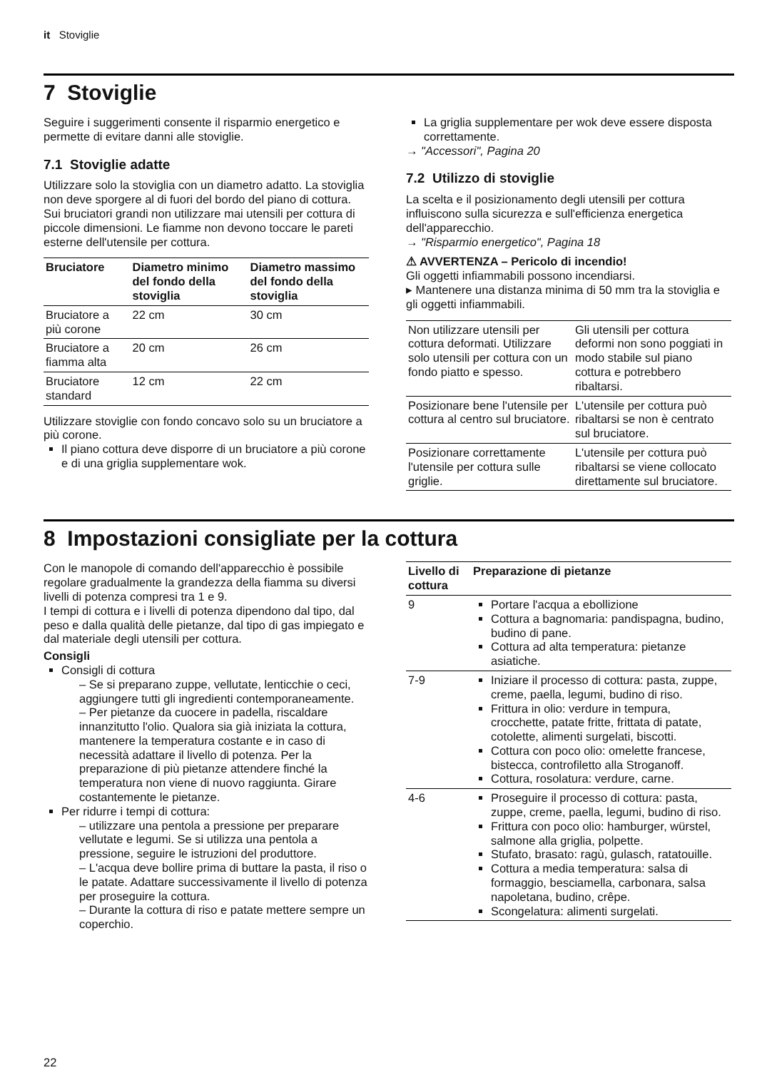it Stoviglie
7 Stoviglie
Seguire i suggerimenti consente il risparmio energetico e permette di evitare danni alle stoviglie.
7.1 Stoviglie adatte
Utilizzare solo la stoviglia con un diametro adatto. La stoviglia non deve sporgere al di fuori del bordo del piano di cottura.
Sui bruciatori grandi non utilizzare mai utensili per cottura di piccole dimensioni. Le fiamme non devono toccare le pareti esterne dell'utensile per cottura.
| Bruciatore | Diametro minimo del fondo della stoviglia | Diametro massimo del fondo della stoviglia |
| --- | --- | --- |
| Bruciatore a più corone | 22 cm | 30 cm |
| Bruciatore a fiamma alta | 20 cm | 26 cm |
| Bruciatore standard | 12 cm | 22 cm |
Utilizzare stoviglie con fondo concavo solo su un bruciatore a più corone.
Il piano cottura deve disporre di un bruciatore a più corone e di una griglia supplementare wok.
La griglia supplementare per wok deve essere disposta correttamente.
→ "Accessori", Pagina 20
7.2 Utilizzo di stoviglie
La scelta e il posizionamento degli utensili per cottura influiscono sulla sicurezza e sull'efficienza energetica dell'apparecchio.
→ "Risparmio energetico", Pagina 18
⚠ AVVERTENZA – Pericolo di incendio!
Gli oggetti infiammabili possono incendiarsi.
▸ Mantenere una distanza minima di 50 mm tra la stoviglia e gli oggetti infiammabili.
| Non utilizzare utensili per cottura deformati. Utilizzare solo utensili per cottura con un fondo piatto e spesso. | Gli utensili per cottura deformi non sono poggiati in modo stabile sul piano cottura e potrebbero ribaltarsi. |
| Posizionare bene l'utensile per cottura al centro sul bruciatore. | L'utensile per cottura può ribaltarsi se non è centrato sul bruciatore. |
| Posizionare correttamente l'utensile per cottura sulle griglie. | L'utensile per cottura può ribaltarsi se viene collocato direttamente sul bruciatore. |
8 Impostazioni consigliate per la cottura
Con le manopole di comando dell'apparecchio è possibile regolare gradualmente la grandezza della fiamma su diversi livelli di potenza compresi tra 1 e 9.
I tempi di cottura e i livelli di potenza dipendono dal tipo, dal peso e dalla qualità delle pietanze, dal tipo di gas impiegato e dal materiale degli utensili per cottura.
Consigli
Consigli di cottura
– Se si preparano zuppe, vellutate, lenticchie o ceci, aggiungere tutti gli ingredienti contemporaneamente.
– Per pietanze da cuocere in padella, riscaldare innanzitutto l'olio. Qualora sia già iniziata la cottura, mantenere la temperatura costante e in caso di necessità adattare il livello di potenza. Per la preparazione di più pietanze attendere finché la temperatura non viene di nuovo raggiunta. Girare costantemente le pietanze.
Per ridurre i tempi di cottura:
– utilizzare una pentola a pressione per preparare vellutate e legumi. Se si utilizza una pentola a pressione, seguire le istruzioni del produttore.
– L'acqua deve bollire prima di buttare la pasta, il riso o le patate. Adattare successivamente il livello di potenza per proseguire la cottura.
– Durante la cottura di riso e patate mettere sempre un coperchio.
| Livello di cottura | Preparazione di pietanze |
| --- | --- |
| 9 | Portare l'acqua a ebollizione Cottura a bagnomaria: pandispagna, budino, budino di pane. Cottura ad alta temperatura: pietanze asiatiche. |
| 7-9 | Iniziare il processo di cottura: pasta, zuppe, creme, paella, legumi, budino di riso. Frittura in olio: verdure in tempura, crocchette, patate fritte, frittata di patate, cotolette, alimenti surgelati, biscotti. Cottura con poco olio: omelette francese, bistecca, controfiletto alla Stroganoff. Cottura, rosolatura: verdure, carne. |
| 4-6 | Proseguire il processo di cottura: pasta, zuppe, creme, paella, legumi, budino di riso. Frittura con poco olio: hamburger, würstel, salmone alla griglia, polpette. Stufato, brasato: ragù, gulasch, ratatouille. Cottura a media temperatura: salsa di formaggio, besciamella, carbonara, salsa napoletana, budino, crêpe. Scongelatura: alimenti surgelati. |
22